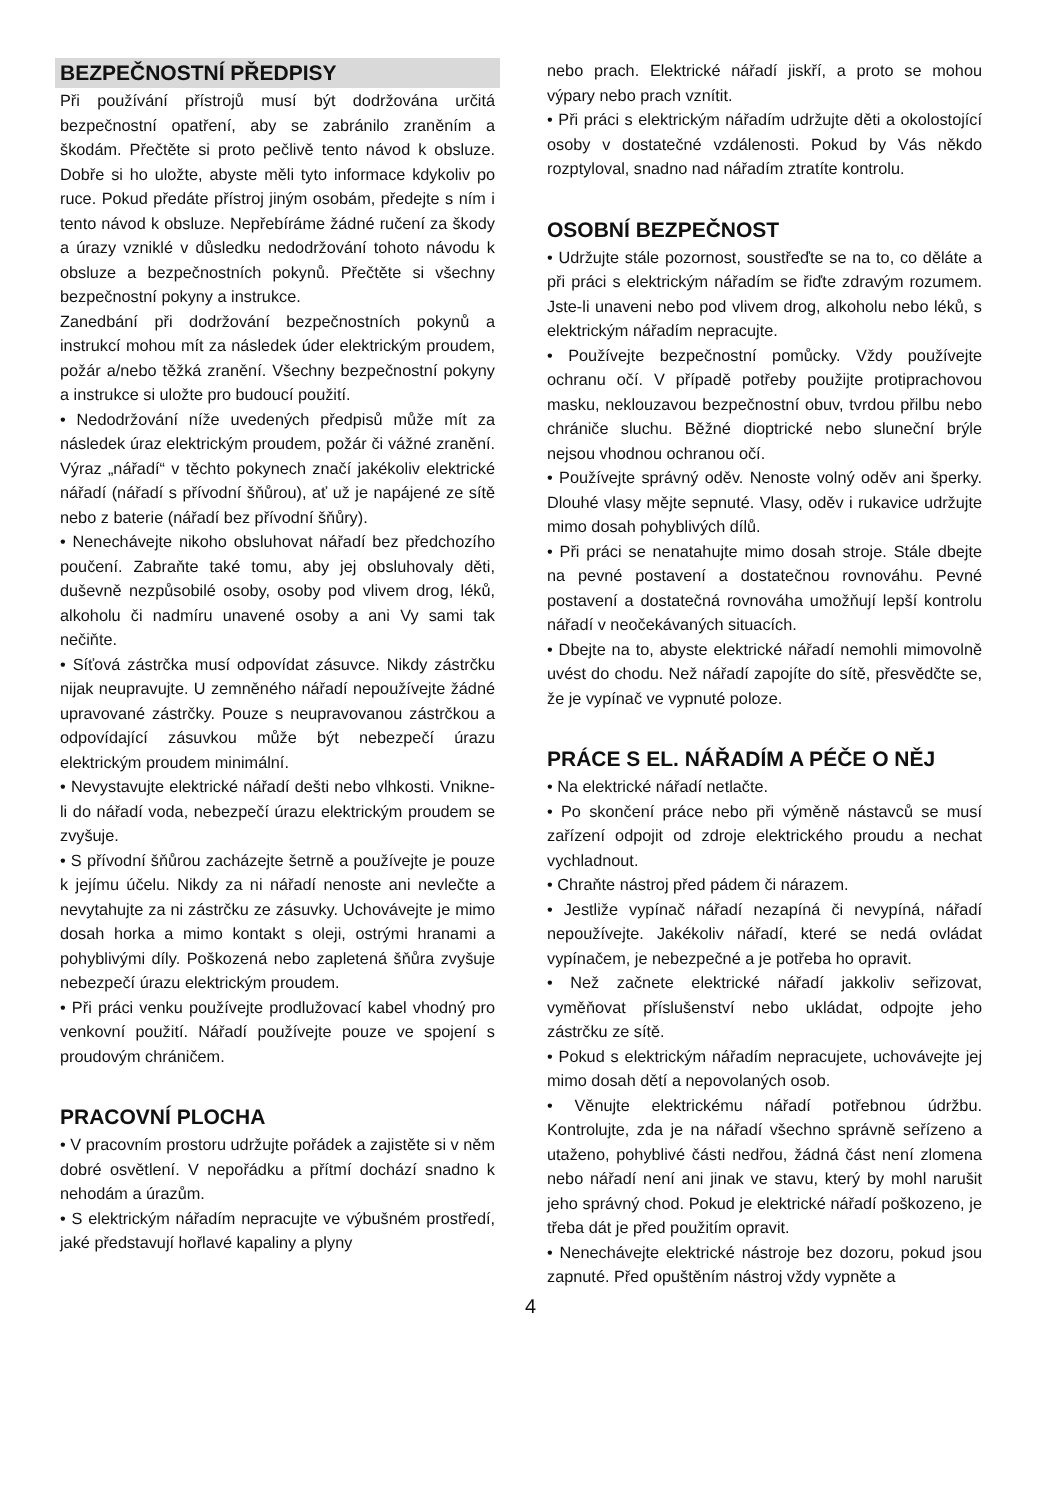BEZPEČNOSTNÍ PŘEDPISY
Při používání přístrojů musí být dodržována určitá bezpečnostní opatření, aby se zabránilo zraněním a škodám. Přečtěte si proto pečlivě tento návod k obsluze. Dobře si ho uložte, abyste měli tyto informace kdykoliv po ruce. Pokud předáte přístroj jiným osobám, předejte s ním i tento návod k obsluze. Nepřebíráme žádné ručení za škody a úrazy vzniklé v důsledku nedodržování tohoto návodu k obsluze a bezpečnostních pokynů. Přečtěte si všechny bezpečnostní pokyny a instrukce.
Zanedbání při dodržování bezpečnostních pokynů a instrukcí mohou mít za následek úder elektrickým proudem, požár a/nebo těžká zranění. Všechny bezpečnostní pokyny a instrukce si uložte pro budoucí použití.
• Nedodržování níže uvedených předpisů může mít za následek úraz elektrickým proudem, požár či vážné zranění. Výraz „nářadí“ v těchto pokynech značí jakékoliv elektrické nářadí (nářadí s přívodní šňůrou), ať už je napájené ze sítě nebo z baterie (nářadí bez přívodní šňůry).
• Nenechávejte nikoho obsluhovat nářadí bez předchozího poučení. Zabraňte také tomu, aby jej obsluhovaly děti, duševně nezpůsobilé osoby, osoby pod vlivem drog, léků, alkoholu či nadmíru unavené osoby a ani Vy sami tak nečiňte.
• Síťová zástrčka musí odpovídat zásuvce. Nikdy zástrčku nijak neupravujte. U zemněného nářadí nepoužívejte žádné upravované zástrčky. Pouze s neupravovanou zástrčkou a odpovídající zásuvkou může být nebezpečí úrazu elektrickým proudem minimální.
• Nevystavujte elektrické nářadí dešti nebo vlhkosti. Vnikne-li do nářadí voda, nebezpečí úrazu elektrickým proudem se zvyšuje.
• S přívodní šňůrou zacházejte šetrně a používejte je pouze k jejímu účelu. Nikdy za ni nářadí nenoste ani nevlečte a nevytahujte za ni zástrčku ze zásuvky. Uchovávejte je mimo dosah horka a mimo kontakt s oleji, ostrými hranami a pohyblivými díly. Poškozená nebo zapletená šňůra zvyšuje nebezpečí úrazu elektrickým proudem.
• Při práci venku používejte prodlužovací kabel vhodný pro venkovní použití. Nářadí používejte pouze ve spojení s proudovým chráničem.
PRACOVNÍ PLOCHA
• V pracovním prostoru udržujte pořádek a zajistěte si v něm dobré osvětlení. V nepořádku a přítmí dochází snadno k nehodám a úrazům.
• S elektrickým nářadím nepracujte ve výbušném prostředí, jaké představují hořlavé kapaliny a plyny
nebo prach. Elektrické nářadí jiskří, a proto se mohou výpary nebo prach vznítit.
• Při práci s elektrickým nářadím udržujte děti a okolostojící osoby v dostatečné vzdálenosti. Pokud by Vás někdo rozptyloval, snadno nad nářadím ztratíte kontrolu.
OSOBNÍ BEZPEČNOST
• Udržujte stále pozornost, soustřeďte se na to, co děláte a při práci s elektrickým nářadím se řiďte zdravým rozumem. Jste-li unaveni nebo pod vlivem drog, alkoholu nebo léků, s elektrickým nářadím nepracujte.
• Používejte bezpečnostní pomůcky. Vždy používejte ochranu očí. V případě potřeby použijte protiprachovou masku, neklouzavou bezpečnostní obuv, tvrdou přilbu nebo chrániče sluchu. Běžné dioptrické nebo sluneční brýle nejsou vhodnou ochranou očí.
• Používejte správný oděv. Nenoste volný oděv ani šperky. Dlouhé vlasy mějte sepnuté. Vlasy, oděv i rukavice udržujte mimo dosah pohyblivých dílů.
• Při práci se nenatahujte mimo dosah stroje. Stále dbejte na pevné postavení a dostatečnou rovnováhu. Pevné postavení a dostatečná rovnováha umožňují lepší kontrolu nářadí v neočekávaných situacích.
• Dbejte na to, abyste elektrické nářadí nemohli mimovolně uvést do chodu. Než nářadí zapojíte do sítě, přesvědčte se, že je vypínač ve vypnuté poloze.
PRÁCE S EL. NÁŘADÍM A PÉČE O NĚJ
• Na elektrické nářadí netlačte.
• Po skončení práce nebo při výměně nástavců se musí zařízení odpojit od zdroje elektrického proudu a nechat vychladnout.
• Chraňte nástroj před pádem či nárazem.
• Jestliže vypínač nářadí nezapíná či nevypíná, nářadí nepoužívejte. Jakékoliv nářadí, které se nedá ovládat vypínačem, je nebezpečné a je potřeba ho opravit.
• Než začnete elektrické nářadí jakkoliv seřizovat, vyměňovat příslušenství nebo ukládat, odpojte jeho zástrčku ze sítě.
• Pokud s elektrickým nářadím nepracujete, uchovávejte jej mimo dosah dětí a nepovolaných osob.
• Věnujte elektrickému nářadí potřebnou údržbu. Kontrolujte, zda je na nářadí všechno správně seřízeno a utaženo, pohyblivé části nedřou, žádná část není zlomena nebo nářadí není ani jinak ve stavu, který by mohl narušit jeho správný chod. Pokud je elektrické nářadí poškozeno, je třeba dát je před použitím opravit.
• Nenechávejte elektrické nástroje bez dozoru, pokud jsou zapnuté. Před opuštěním nástroj vždy vypněte a
4